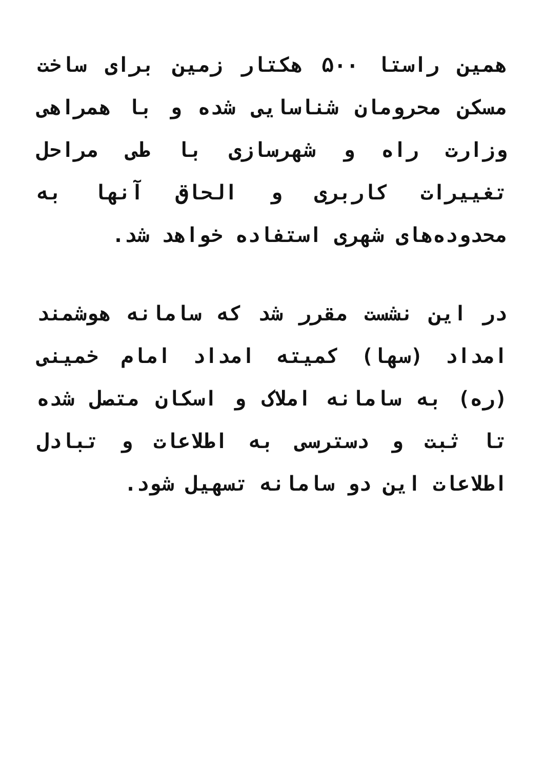همین راستا ۵۰۰ هکتار زمین برای ساخت مسکن محرومان شناسایی شده و با همراهی وزارت راه و شهرسازی با طی مراحل تغییرات کاربری و الحاق آنها به محدوده‌های شهری استفاده خواهد شد.
در این نشست مقرر شد که سامانه هوشمند امداد (سها) کمیته امداد امام خمینی (ره) به سامانه املاک و اسکان متصل شده تا ثبت و دسترسی به اطلاعات و تبادل اطلاعات این دو سامانه تسهیل شود.